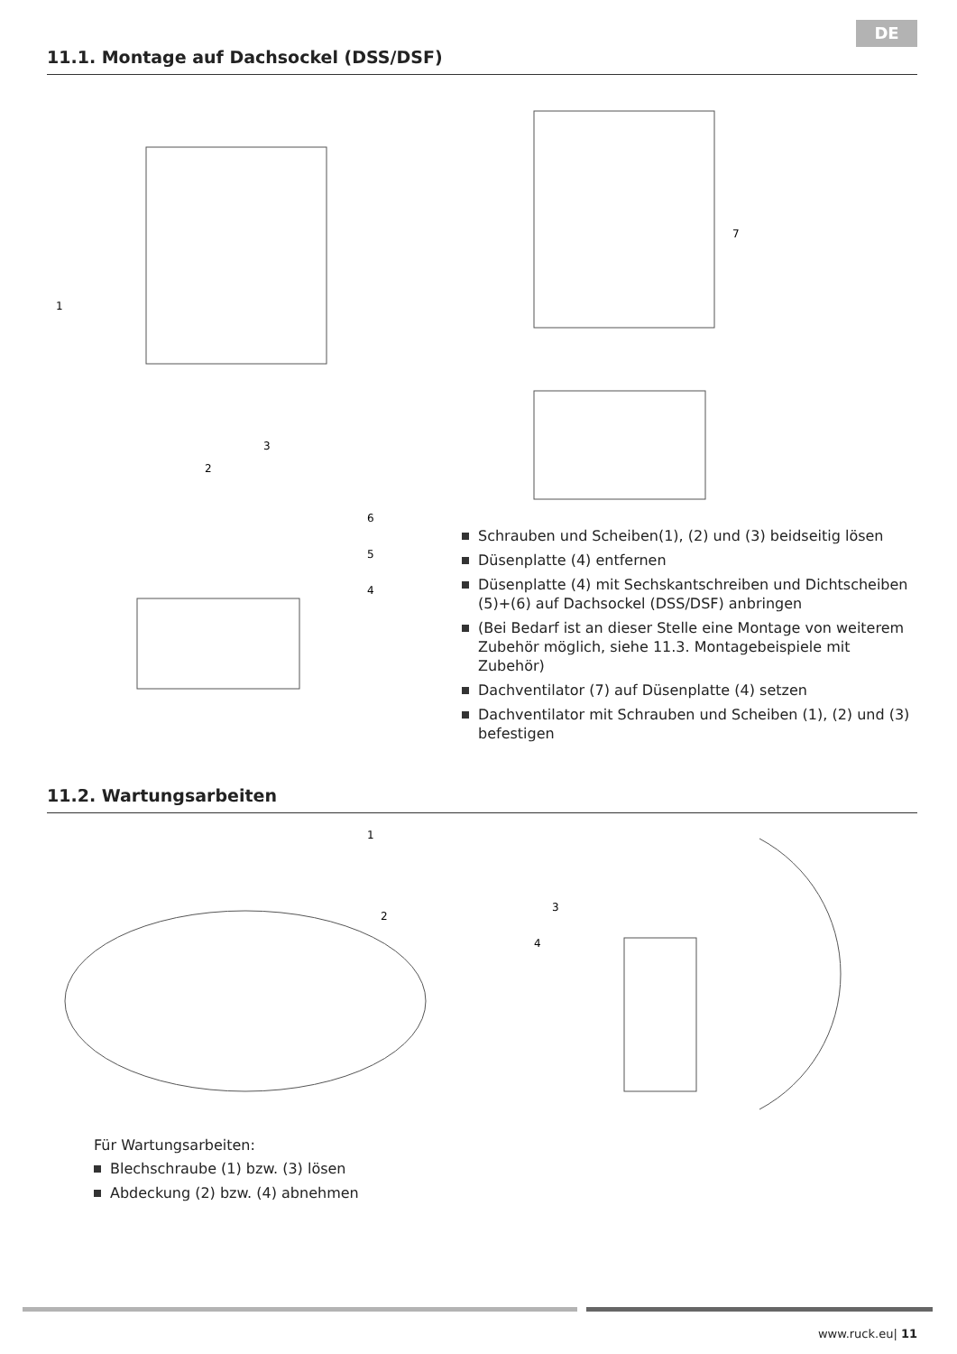DE
11.1. Montage auf Dachsockel (DSS/DSF)
1
2
3
4
5
6
7
Schrauben und Scheiben(1), (2) und (3) beidseitig lösen
Düsenplatte (4) entfernen
Düsenplatte (4) mit Sechskantschreiben und Dichtscheiben (5)+(6) auf Dachsockel (DSS/DSF) anbringen
(Bei Bedarf ist an dieser Stelle eine Montage von weiterem Zubehör möglich, siehe 11.3. Montagebeispiele mit Zubehör)
Dachventilator (7) auf Düsenplatte (4) setzen
Dachventilator mit Schrauben und Scheiben (1), (2) und (3) befestigen
11.2. Wartungsarbeiten
1
2
3
4
Für Wartungsarbeiten:
Blechschraube (1) bzw. (3) lösen
Abdeckung (2) bzw. (4) abnehmen
www.ruck.eu| 11